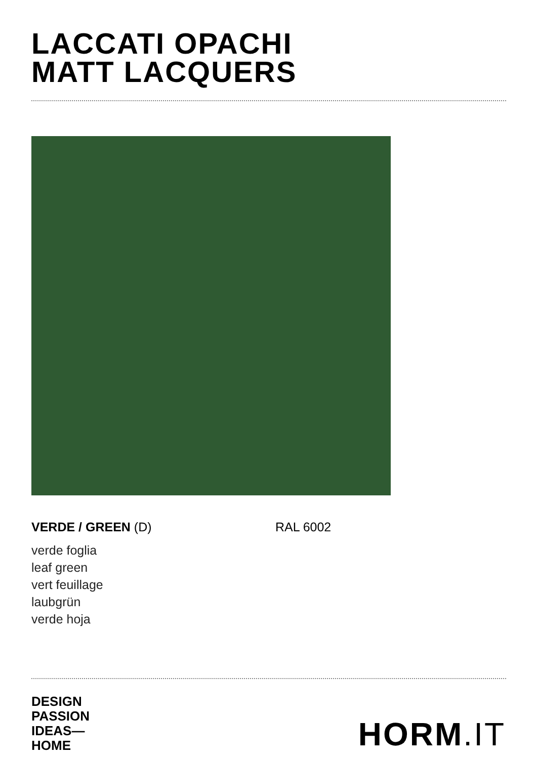LACCATI OPACHI
MATT LACQUERS
VERDE / GREEN (D) RAL 6002
verde foglia
leaf green
vert feuillage
laubgrün
verde hoja
DESIGN
PASSION
IDEAS—
HOME
HORM.IT